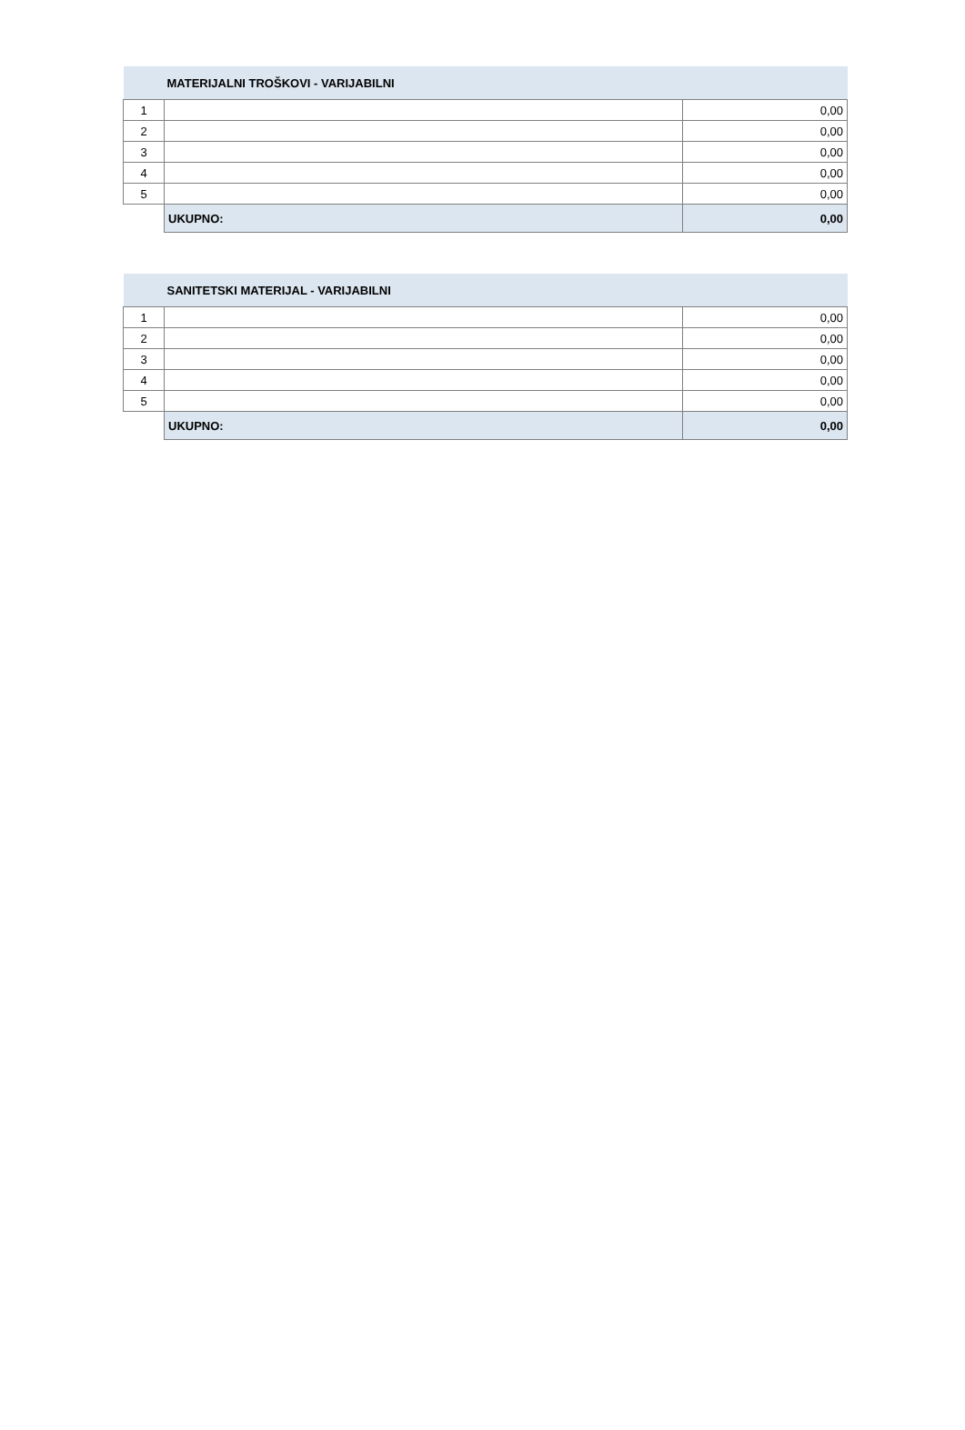| MATERIJALNI TROŠKOVI - VARIJABILNI | | |
| --- | --- | --- |
| 1 | | 0,00 |
| 2 | | 0,00 |
| 3 | | 0,00 |
| 4 | | 0,00 |
| 5 | | 0,00 |
| | UKUPNO: | 0,00 |
| SANITETSKI MATERIJAL - VARIJABILNI | | |
| --- | --- | --- |
| 1 | | 0,00 |
| 2 | | 0,00 |
| 3 | | 0,00 |
| 4 | | 0,00 |
| 5 | | 0,00 |
| | UKUPNO: | 0,00 |